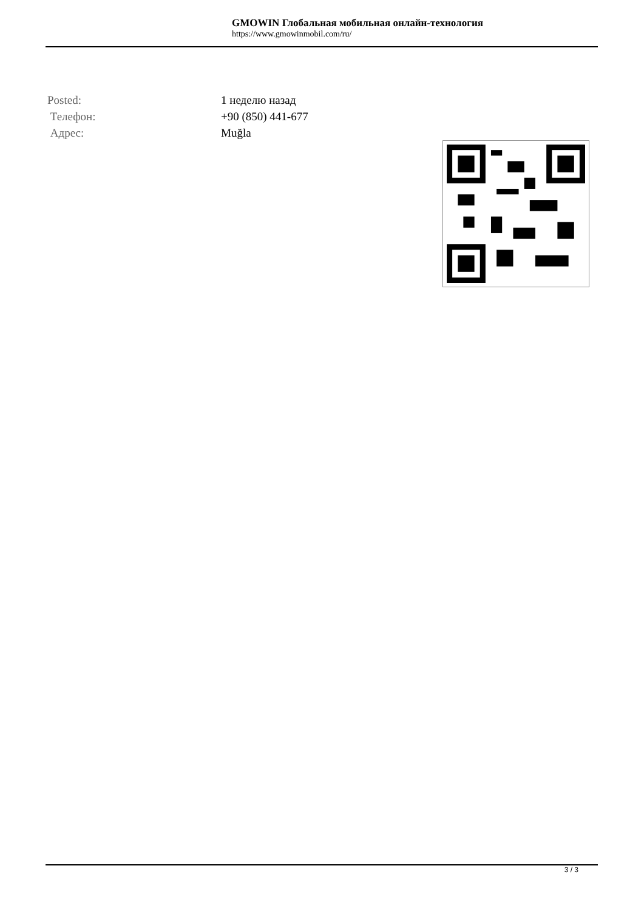GMOWIN Глобальная мобильная онлайн-технология
https://www.gmowinmobil.com/ru/
| Posted: | 1 неделю назад |
| Телефон: | +90 (850) 441-677 |
| Адрес: | Muğla |
3 / 3